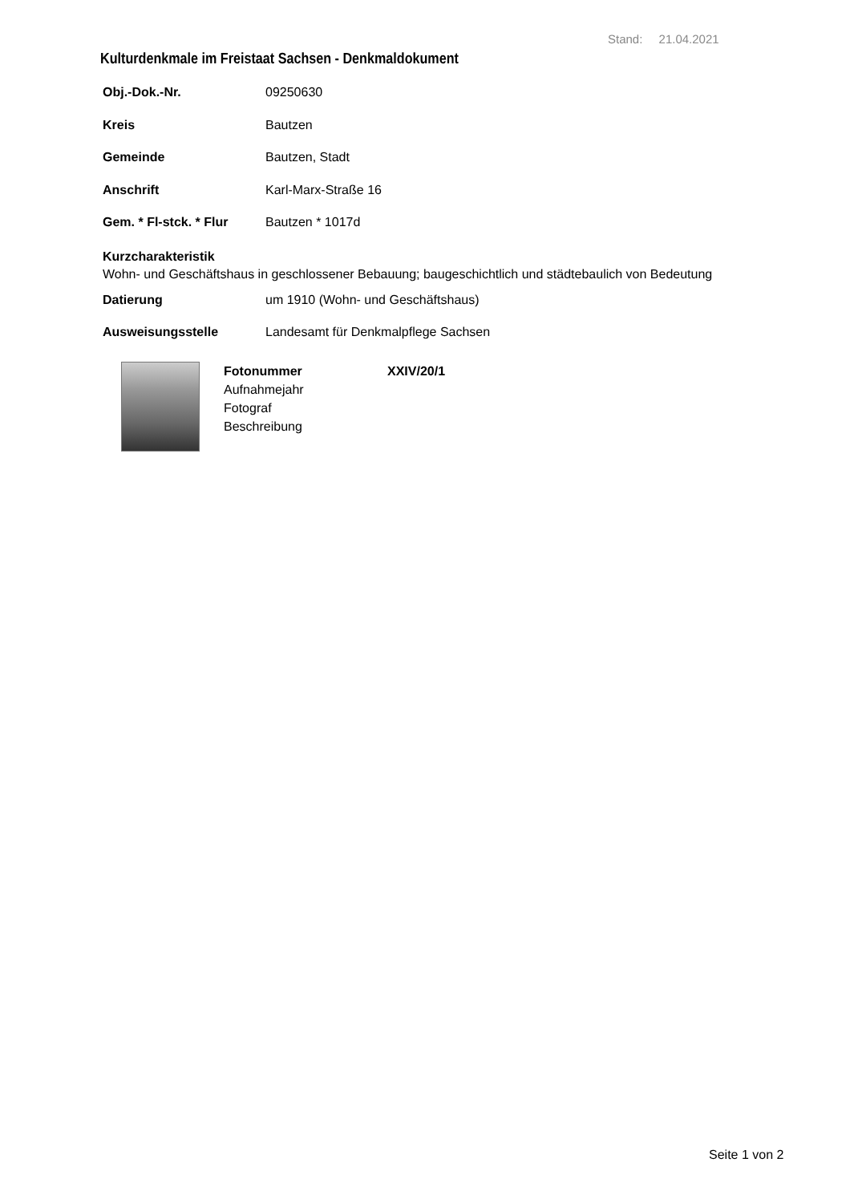Stand: 21.04.2021
Kulturdenkmale im Freistaat Sachsen - Denkmaldokument
Obj.-Dok.-Nr. 09250630
Kreis Bautzen
Gemeinde Bautzen, Stadt
Anschrift Karl-Marx-Straße 16
Gem. * Fl-stck. * Flur Bautzen * 1017d
Kurzcharakteristik
Wohn- und Geschäftshaus in geschlossener Bebauung; baugeschichtlich und städtebaulich von Bedeutung
Datierung um 1910 (Wohn- und Geschäftshaus)
Ausweisungsstelle Landesamt für Denkmalpflege Sachsen
Fotonummer XXIV/20/1
Aufnahmejahr
Fotograf
Beschreibung
Seite 1 von 2